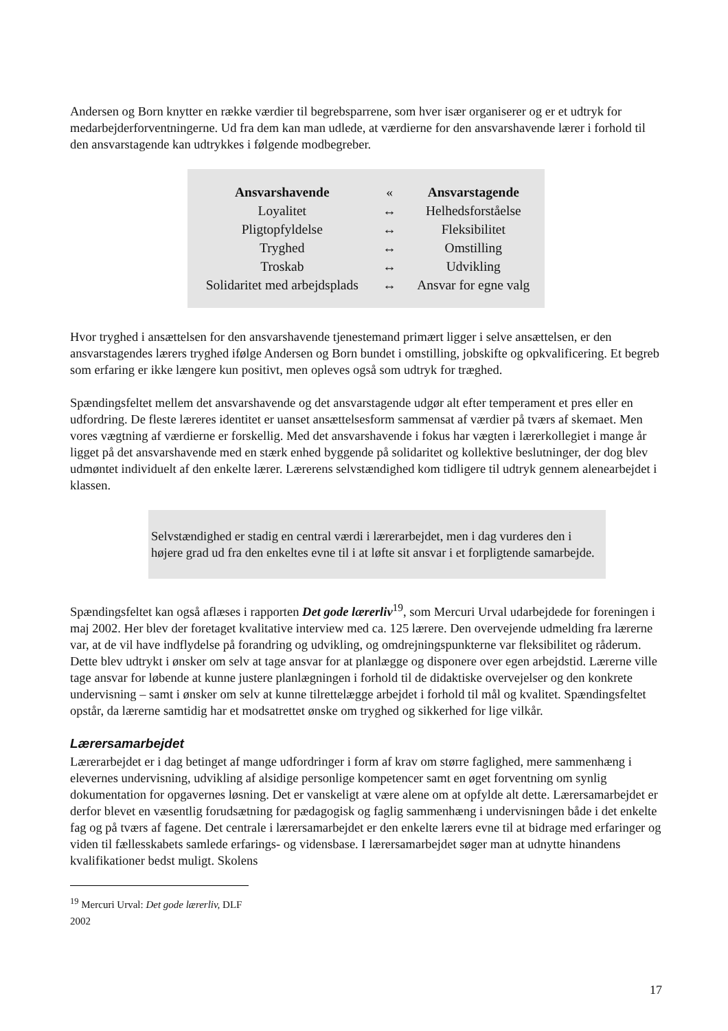Andersen og Born knytter en række værdier til begrebsparrene, som hver især organiserer og er et udtryk for medarbejderforventningerne. Ud fra dem kan man udlede, at værdierne for den ansvarshavende lærer i forhold til den ansvarstagende kan udtrykkes i følgende modbegreber.
| Ansvarshavende | « | Ansvarstagende |
| Loyalitet | ↔ | Helhedsforståelse |
| Pligtopfyldelse | ↔ | Fleksibilitet |
| Tryghed | ↔ | Omstilling |
| Troskab | ↔ | Udvikling |
| Solidaritet med arbejdsplads | ↔ | Ansvar for egne valg |
Hvor tryghed i ansættelsen for den ansvarshavende tjenestemand primært ligger i selve ansættelsen, er den ansvarstagendes lærers tryghed ifølge Andersen og Born bundet i omstilling, jobskifte og opkvalificering. Et begreb som erfaring er ikke længere kun positivt, men opleves også som udtryk for træghed.
Spændingsfeltet mellem det ansvarshavende og det ansvarstagende udgør alt efter temperament et pres eller en udfordring. De fleste læreres identitet er uanset ansættelsesform sammensat af værdier på tværs af skemaet. Men vores vægtning af værdierne er forskellig. Med det ansvarshavende i fokus har vægten i lærerkollegiet i mange år ligget på det ansvarshavende med en stærk enhed byggende på solidaritet og kollektive beslutninger, der dog blev udmøntet individuelt af den enkelte lærer. Lærerens selvstændighed kom tidligere til udtryk gennem alenearbejdet i klassen.
Selvstændighed er stadig en central værdi i lærerarbejdet, men i dag vurderes den i højere grad ud fra den enkeltes evne til i at løfte sit ansvar i et forpligtende samarbejde.
Spændingsfeltet kan også aflæses i rapporten Det gode lærerliv<sup>19</sup>, som Mercuri Urval udarbejdede for foreningen i maj 2002. Her blev der foretaget kvalitative interview med ca. 125 lærere. Den overvejende udmelding fra lærerne var, at de vil have indflydelse på forandring og udvikling, og omdrejningspunkterne var fleksibilitet og råderum. Dette blev udtrykt i ønsker om selv at tage ansvar for at planlægge og disponere over egen arbejdstid. Lærerne ville tage ansvar for løbende at kunne justere planlægningen i forhold til de didaktiske overvejelser og den konkrete undervisning – samt i ønsker om selv at kunne tilrettelægge arbejdet i forhold til mål og kvalitet. Spændingsfeltet opstår, da lærerne samtidig har et modsatrettet ønske om tryghed og sikkerhed for lige vilkår.
Lærersamarbejdet
Lærerarbejdet er i dag betinget af mange udfordringer i form af krav om større faglighed, mere sammenhæng i elevernes undervisning, udvikling af alsidige personlige kompetencer samt en øget forventning om synlig dokumentation for opgavernes løsning. Det er vanskeligt at være alene om at opfylde alt dette. Lærersamarbejdet er derfor blevet en væsentlig forudsætning for pædagogisk og faglig sammenhæng i undervisningen både i det enkelte fag og på tværs af fagene. Det centrale i lærersamarbejdet er den enkelte lærers evne til at bidrage med erfaringer og viden til fællesskabets samlede erfarings- og vidensbase. I lærersamarbejdet søger man at udnytte hinandens kvalifikationer bedst muligt. Skolens
<sup>19</sup> Mercuri Urval: Det gode lærerliv, DLF 2002
17